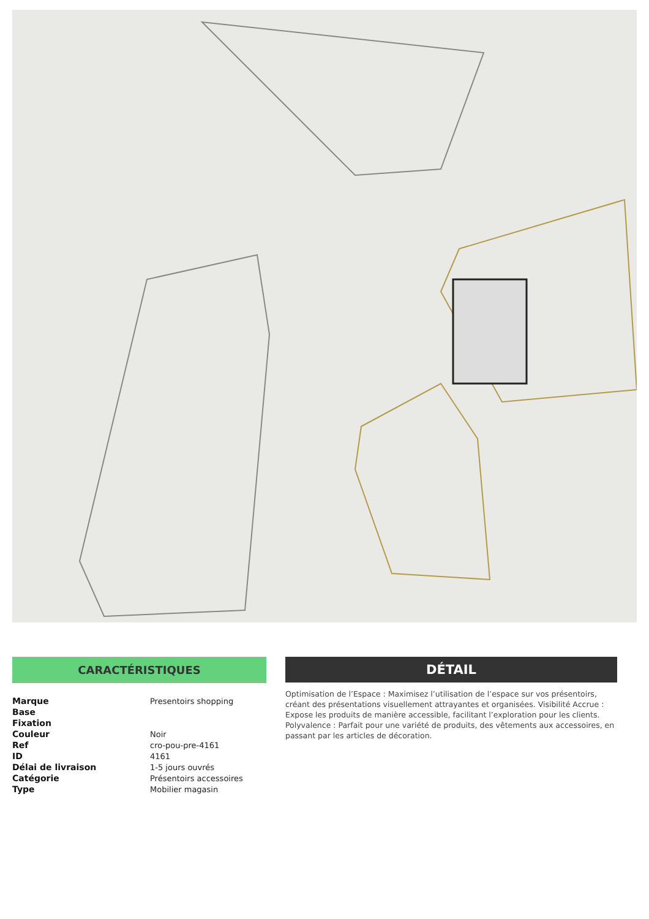CARACTÉRISTIQUES
| Marque | Presentoirs shopping |
| Base | |
| Fixation | |
| Couleur | Noir |
| Ref | cro-pou-pre-4161 |
| ID | 4161 |
| Délai de livraison | 1-5 jours ouvrés |
| Catégorie | Présentoirs accessoires |
| Type | Mobilier magasin |
DÉTAIL
Optimisation de l’Espace : Maximisez l’utilisation de l’espace sur vos présentoirs, créant des présentations visuellement attrayantes et organisées. Visibilité Accrue : Expose les produits de manière accessible, facilitant l’exploration pour les clients. Polyvalence : Parfait pour une variété de produits, des vêtements aux accessoires, en passant par les articles de décoration.